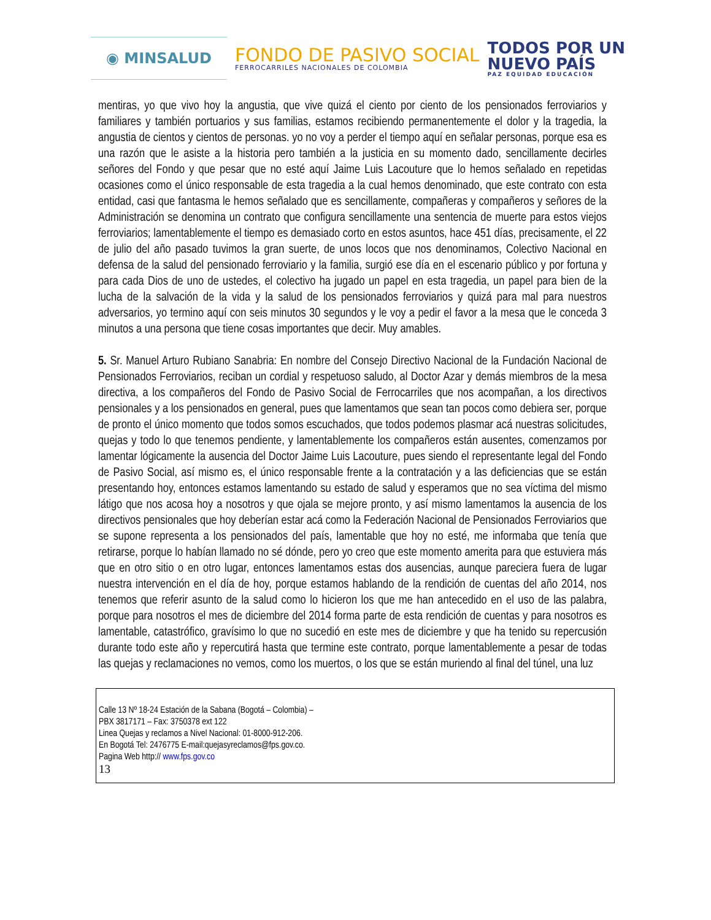◉ MINSALUD
FONDO DE PASIVO SOCIAL
FERROCARRILES NACIONALES DE COLOMBIA
TODOS POR UN
NUEVO PAÍS
PAZ EQUIDAD EDUCACIÓN
mentiras, yo que vivo hoy la angustia, que vive quizá el ciento por ciento de los pensionados ferroviarios y familiares y también portuarios y sus familias, estamos recibiendo permanentemente el dolor y la tragedia, la angustia de cientos y cientos de personas. yo no voy a perder el tiempo aquí en señalar personas, porque esa es una razón que le asiste a la historia pero también a la justicia en su momento dado, sencillamente decirles señores del Fondo y que pesar que no esté aquí Jaime Luis Lacouture que lo hemos señalado en repetidas ocasiones como el único responsable de esta tragedia a la cual hemos denominado, que este contrato con esta entidad, casi que fantasma le hemos señalado que es sencillamente, compañeras y compañeros y señores de la Administración se denomina un contrato que configura sencillamente una sentencia de muerte para estos viejos ferroviarios; lamentablemente el tiempo es demasiado corto en estos asuntos, hace 451 días, precisamente, el 22 de julio del año pasado tuvimos la gran suerte, de unos locos que nos denominamos, Colectivo Nacional en defensa de la salud del pensionado ferroviario y la familia, surgió ese día en el escenario público y por fortuna y para cada Dios de uno de ustedes, el colectivo ha jugado un papel en esta tragedia, un papel para bien de la lucha de la salvación de la vida y la salud de los pensionados ferroviarios y quizá para mal para nuestros adversarios, yo termino aquí con seis minutos 30 segundos y le voy a pedir el favor a la mesa que le conceda 3 minutos a una persona que tiene cosas importantes que decir. Muy amables.
5. Sr. Manuel Arturo Rubiano Sanabria: En nombre del Consejo Directivo Nacional de la Fundación Nacional de Pensionados Ferroviarios, reciban un cordial y respetuoso saludo, al Doctor Azar y demás miembros de la mesa directiva, a los compañeros del Fondo de Pasivo Social de Ferrocarriles que nos acompañan, a los directivos pensionales y a los pensionados en general, pues que lamentamos que sean tan pocos como debiera ser, porque de pronto el único momento que todos somos escuchados, que todos podemos plasmar acá nuestras solicitudes, quejas y todo lo que tenemos pendiente, y lamentablemente los compañeros están ausentes, comenzamos por lamentar lógicamente la ausencia del Doctor Jaime Luis Lacouture, pues siendo el representante legal del Fondo de Pasivo Social, así mismo es, el único responsable frente a la contratación y a las deficiencias que se están presentando hoy, entonces estamos lamentando su estado de salud y esperamos que no sea víctima del mismo látigo que nos acosa hoy a nosotros y que ojala se mejore pronto, y así mismo lamentamos la ausencia de los directivos pensionales que hoy deberían estar acá como la Federación Nacional de Pensionados Ferroviarios que se supone representa a los pensionados del país, lamentable que hoy no esté, me informaba que tenía que retirarse, porque lo habían llamado no sé dónde, pero yo creo que este momento amerita para que estuviera más que en otro sitio o en otro lugar, entonces lamentamos estas dos ausencias, aunque pareciera fuera de lugar nuestra intervención en el día de hoy, porque estamos hablando de la rendición de cuentas del año 2014, nos tenemos que referir asunto de la salud como lo hicieron los que me han antecedido en el uso de las palabra, porque para nosotros el mes de diciembre del 2014 forma parte de esta rendición de cuentas y para nosotros es lamentable, catastrófico, gravísimo lo que no sucedió en este mes de diciembre y que ha tenido su repercusión durante todo este año y repercutirá hasta que termine este contrato, porque lamentablemente a pesar de todas las quejas y reclamaciones no vemos, como los muertos, o los que se están muriendo al final del túnel, una luz
Calle 13 Nº 18-24 Estación de la Sabana (Bogotá – Colombia) –
PBX 3817171 – Fax: 3750378 ext 122
Linea Quejas y reclamos a Nivel Nacional: 01-8000-912-206.
En Bogotá Tel: 2476775 E-mail:quejasyreclamos@fps.gov.co.
Pagina Web http:// www.fps.gov.co
13